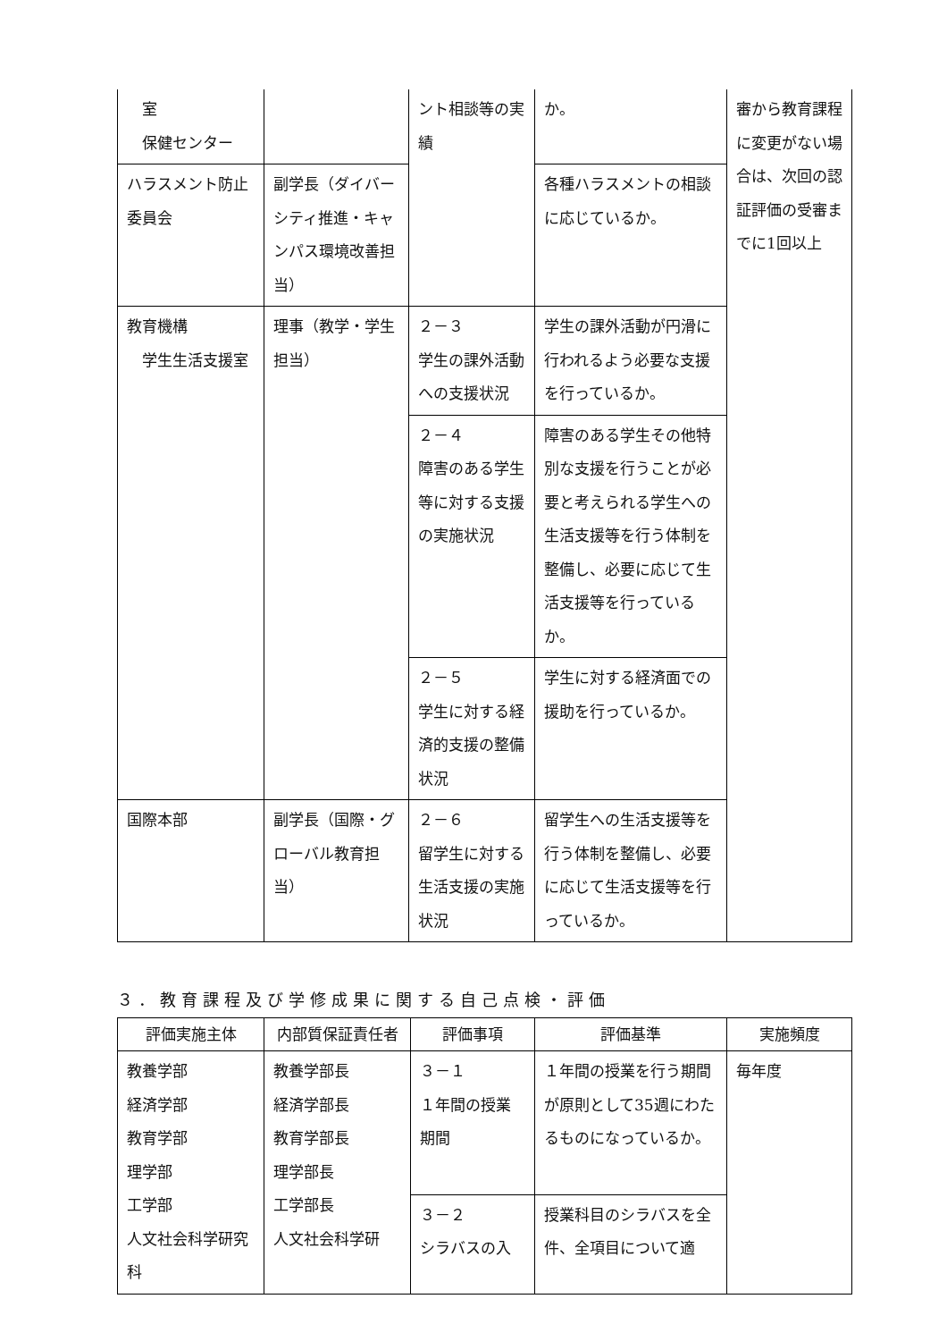| 室 保健センター | | ント相談等の実績 | か。 | 審から教育課程に変更がない場合は、次回の認証評価の受審までに1回以上 |
| ハラスメント防止委員会 | 副学長（ダイバーシティ推進・キャンパス環境改善担当） | | 各種ハラスメントの相談に応じているか。 | |
| 教育機構 学生生活支援室 | 理事（教学・学生担当） | ２－３ 学生の課外活動への支援状況 | 学生の課外活動が円滑に行われるよう必要な支援を行っているか。 | |
| | | ２－４ 障害のある学生等に対する支援の実施状況 | 障害のある学生その他特別な支援を行うことが必要と考えられる学生への生活支援等を行う体制を整備し、必要に応じて生活支援等を行っているか。 | |
| | | ２－５ 学生に対する経済的支援の整備状況 | 学生に対する経済面での援助を行っているか。 | |
| 国際本部 | 副学長（国際・グローバル教育担当） | ２－６ 留学生に対する生活支援の実施状況 | 留学生への生活支援等を行う体制を整備し、必要に応じて生活支援等を行っているか。 | |
３．教育課程及び学修成果に関する自己点検・評価
| 評価実施主体 | 内部質保証責任者 | 評価事項 | 評価基準 | 実施頻度 |
| --- | --- | --- | --- | --- |
| 教養学部 経済学部 教育学部 理学部 工学部 人文社会科学研究科 | 教養学部長 経済学部長 教育学部長 理学部長 工学部長 人文社会科学研 | ３－１ １年間の授業期間 | １年間の授業を行う期間が原則として35週にわたるものになっているか。 | 毎年度 |
| | | ３－２ シラバスの入 | 授業科目のシラバスを全件、全項目について適 | |